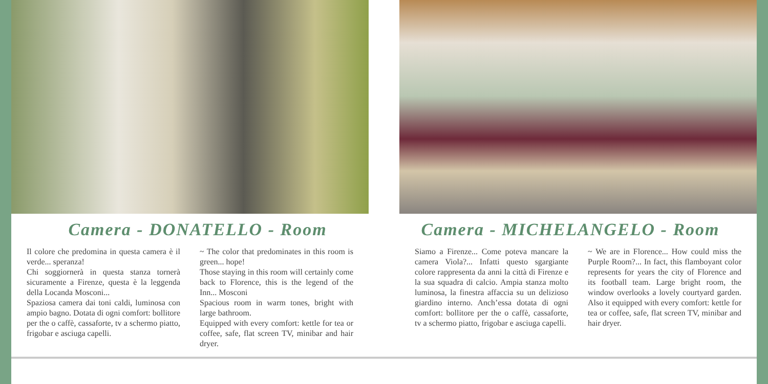Camera - DONATELLO - Room
Il colore che predomina in questa camera è il verde... speranza!
Chi soggiornerà in questa stanza tornerà sicuramente a Firenze, questa è la leggenda della Locanda Mosconi...
Spaziosa camera dai toni caldi, luminosa con ampio bagno. Dotata di ogni comfort: bollitore per the o caffè, cassaforte, tv a schermo piatto, frigobar e asciuga capelli.
~ The color that predominates in this room is green... hope!
Those staying in this room will certainly come back to Florence, this is the legend of the Inn... Mosconi
Spacious room in warm tones, bright with large bathroom.
Equipped with every comfort: kettle for tea or coffee, safe, flat screen TV, minibar and hair dryer.
Camera - MICHELANGELO - Room
Siamo a Firenze... Come poteva mancare la camera Viola?... Infatti questo sgargiante colore rappresenta da anni la città di Firenze e la sua squadra di calcio. Ampia stanza molto luminosa, la finestra affaccia su un delizioso giardino interno. Anch’essa dotata di ogni comfort: bollitore per the o caffè, cassaforte, tv a schermo piatto, frigobar e asciuga capelli.
~ We are in Florence... How could miss the Purple Room?... In fact, this flamboyant color represents for years the city of Florence and its football team. Large bright room, the window overlooks a lovely courtyard garden. Also it equipped with every comfort: kettle for tea or coffee, safe, flat screen TV, minibar and hair dryer.